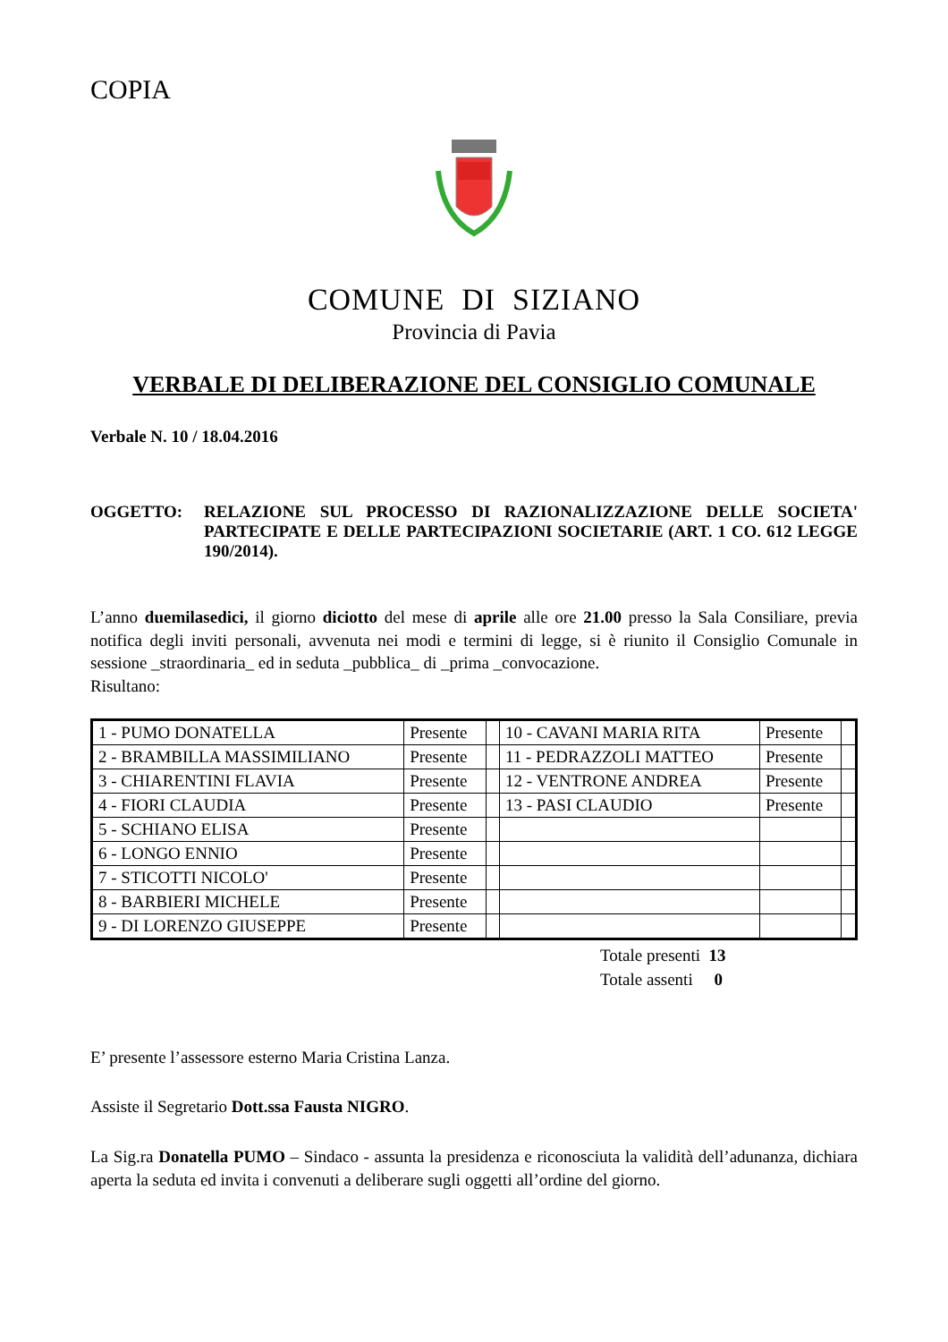COPIA
COMUNE DI SIZIANO
Provincia di Pavia
VERBALE DI DELIBERAZIONE DEL CONSIGLIO COMUNALE
Verbale N. 10 / 18.04.2016
OGGETTO: RELAZIONE SUL PROCESSO DI RAZIONALIZZAZIONE DELLE SOCIETA' PARTECIPATE E DELLE PARTECIPAZIONI SOCIETARIE (ART. 1 CO. 612 LEGGE 190/2014).
L’anno duemilasedici, il giorno diciotto del mese di aprile alle ore 21.00 presso la Sala Consiliare, previa notifica degli inviti personali, avvenuta nei modi e termini di legge, si è riunito il Consiglio Comunale in sessione _straordinaria_ ed in seduta _pubblica_ di _prima _convocazione.
Risultano:
| 1 - PUMO DONATELLA | Presente | | 10 - CAVANI MARIA RITA | Presente | |
| 2 - BRAMBILLA MASSIMILIANO | Presente | | 11 - PEDRAZZOLI MATTEO | Presente | |
| 3 - CHIARENTINI FLAVIA | Presente | | 12 - VENTRONE ANDREA | Presente | |
| 4 - FIORI CLAUDIA | Presente | | 13 - PASI CLAUDIO | Presente | |
| 5 - SCHIANO ELISA | Presente | | | | |
| 6 - LONGO ENNIO | Presente | | | | |
| 7 - STICOTTI NICOLO' | Presente | | | | |
| 8 - BARBIERI MICHELE | Presente | | | | |
| 9 - DI LORENZO GIUSEPPE | Presente | | | | |
Totale presenti 13
Totale assenti 0
E’ presente l’assessore esterno Maria Cristina Lanza.
Assiste il Segretario Dott.ssa Fausta NIGRO.
La Sig.ra Donatella PUMO – Sindaco - assunta la presidenza e riconosciuta la validità dell’adunanza, dichiara aperta la seduta ed invita i convenuti a deliberare sugli oggetti all’ordine del giorno.